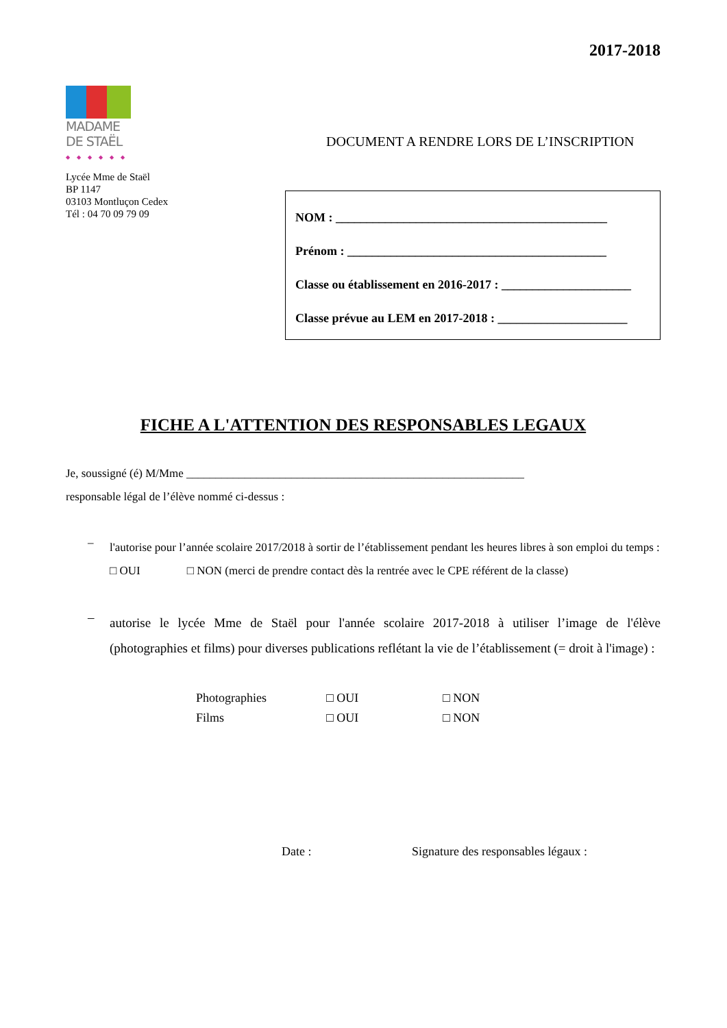2017-2018
MADAME
DE STAËL
◆◆◆◆◆◆
Lycée Mme de Staël
BP 1147
03103 Montluçon Cedex
Tél : 04 70 09 79 09
DOCUMENT A RENDRE LORS DE L’INSCRIPTION
NOM : ____________________________________________
Prénom : __________________________________________
Classe ou établissement en 2016-2017 : _____________________
Classe prévue au LEM en 2017-2018 : _____________________
FICHE A L'ATTENTION DES RESPONSABLES LEGAUX
Je, soussigné (é) M/Mme __________________________________________________________
responsable légal de l’élève nommé ci-dessus :
–
l'autorise pour l’année scolaire 2017/2018 à sortir de l’établissement pendant les heures libres à son emploi du temps :
□ OUI □ NON (merci de prendre contact dès la rentrée avec le CPE référent de la classe)
–
autorise le lycée Mme de Staël pour l'année scolaire 2017-2018 à utiliser l’image de l'élève (photographies et films) pour diverses publications reflétant la vie de l’établissement (= droit à l'image) :
| Photographies | □ OUI | □ NON |
| Films | □ OUI | □ NON |
Date : Signature des responsables légaux :